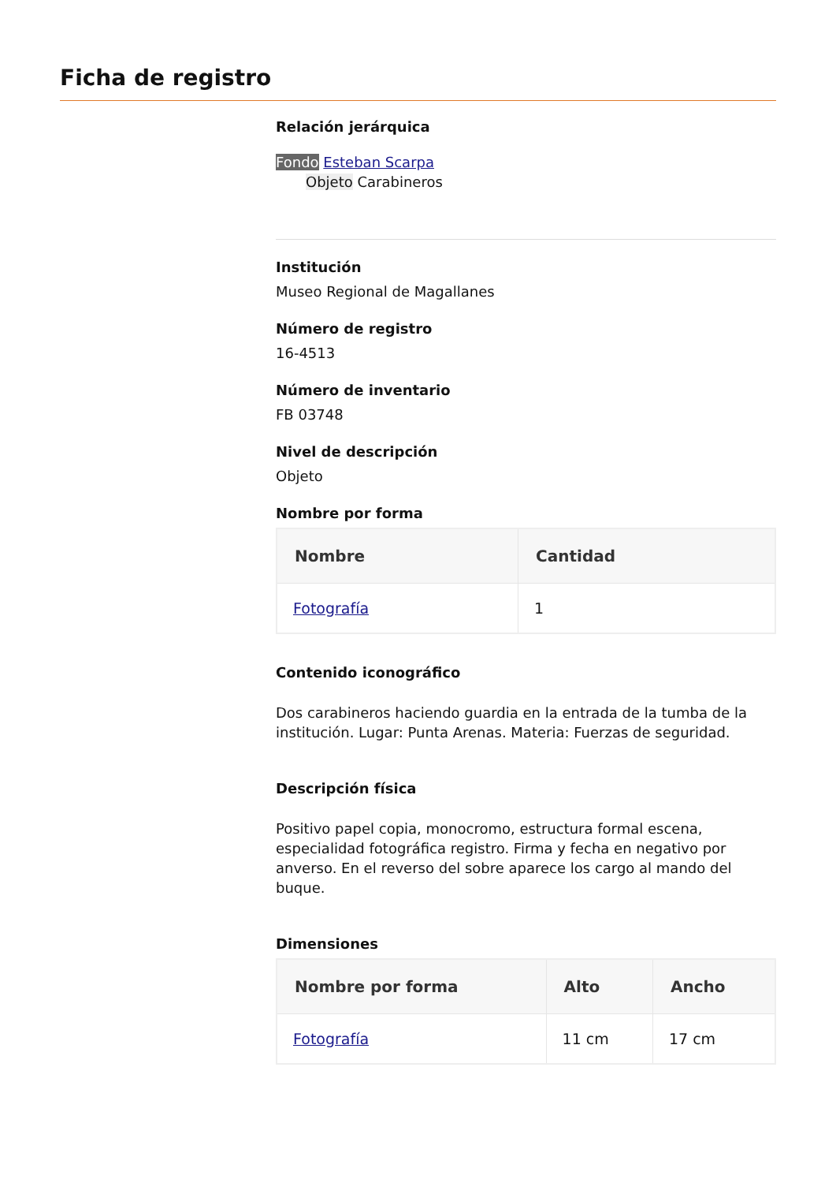Ficha de registro
Relación jerárquica
Fondo Esteban Scarpa
Objeto Carabineros
Institución
Museo Regional de Magallanes
Número de registro
16-4513
Número de inventario
FB 03748
Nivel de descripción
Objeto
Nombre por forma
| Nombre | Cantidad |
| --- | --- |
| Fotografía | 1 |
Contenido iconográfico
Dos carabineros haciendo guardia en la entrada de la tumba de la institución. Lugar: Punta Arenas. Materia: Fuerzas de seguridad.
Descripción física
Positivo papel copia, monocromo, estructura formal escena, especialidad fotográfica registro. Firma y fecha en negativo por anverso. En el reverso del sobre aparece los cargo al mando del buque.
Dimensiones
| Nombre por forma | Alto | Ancho |
| --- | --- | --- |
| Fotografía | 11 cm | 17 cm |